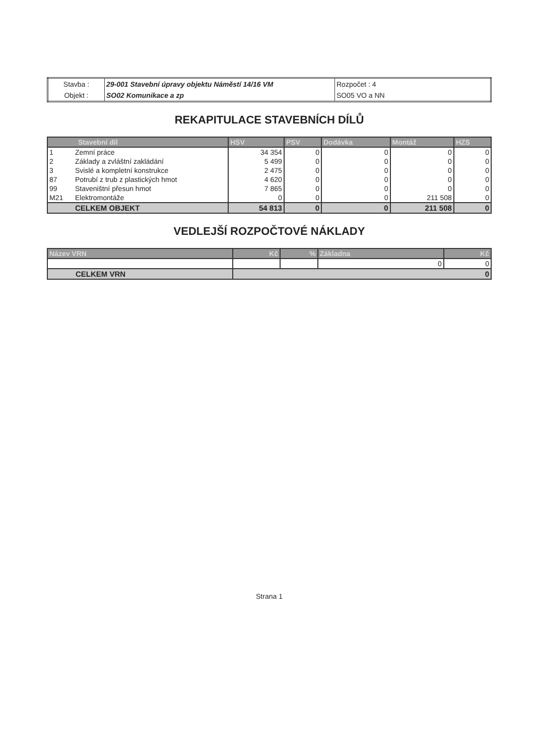| Stavba : | 29-001 Stavební úpravy objektu Náměstí 14/16 VM | Rozpočet : 4 |
| Objekt : | SO02 Komunikace a zp | SO05 VO a NN |
REKAPITULACE STAVEBNÍCH DÍLŮ
| Stavební díl | | HSV | PSV | Dodávka | Montáž | HZS |
| --- | --- | --- | --- | --- | --- | --- |
| 1 | Zemní práce | 34 354 | 0 | 0 | 0 | 0 |
| 2 | Základy a zvláštní zakládání | 5 499 | 0 | 0 | 0 | 0 |
| 3 | Svislé a kompletní konstrukce | 2 475 | 0 | 0 | 0 | 0 |
| 87 | Potrubí z trub z plastických hmot | 4 620 | 0 | 0 | 0 | 0 |
| 99 | Staveništní přesun hmot | 7 865 | 0 | 0 | 0 | 0 |
| M21 | Elektromontáže | 0 | 0 | 0 | 211 508 | 0 |
| | CELKEM OBJEKT | 54 813 | 0 | 0 | 211 508 | 0 |
VEDLEJŠÍ ROZPOČTOVÉ NÁKLADY
| Název VRN | Kč | % | Základna | Kč |
| --- | --- | --- | --- | --- |
| | | | 0 | 0 |
| CELKEM VRN | 0 | | | |
Strana 1